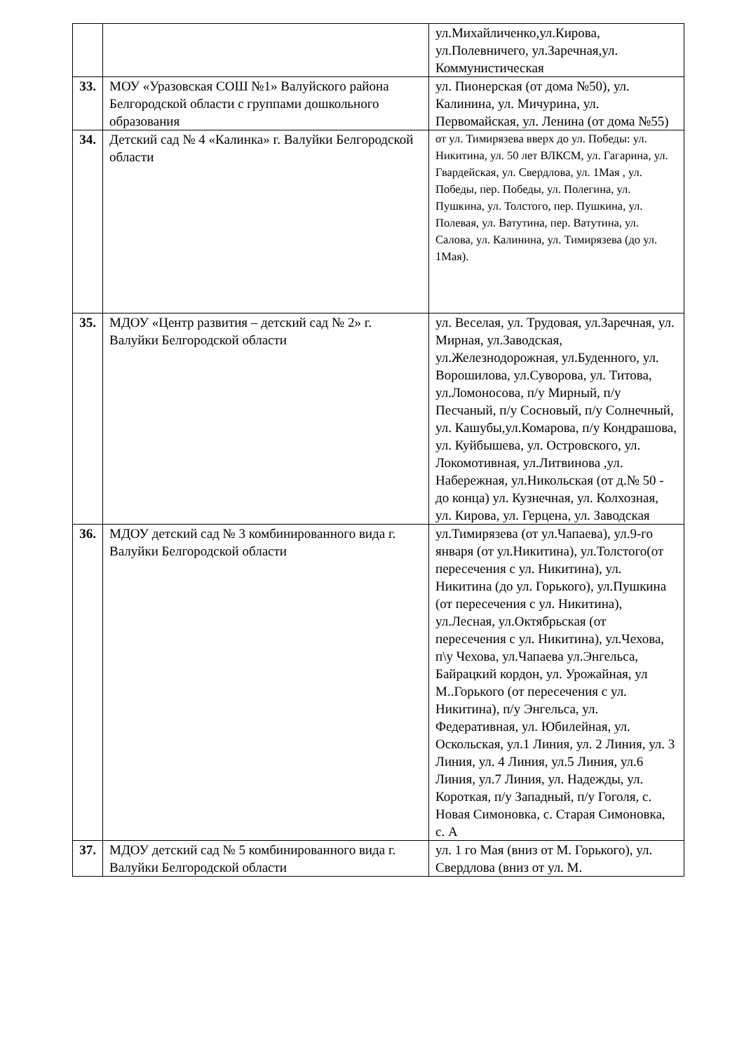| | | ул.Михайличенко,ул.Кирова, ул.Полевничего, ул.Заречная,ул. Коммунистическая |
| 33. | МОУ «Уразовская СОШ №1» Валуйского района Белгородской области с группами дошкольного образования | ул. Пионерская (от дома №50), ул. Калинина, ул. Мичурина, ул. Первомайская, ул. Ленина (от дома №55) |
| 34. | Детский сад № 4 «Калинка» г. Валуйки Белгородской области | от ул. Тимирязева вверх до ул. Победы: ул. Никитина, ул. 50 лет ВЛКСМ, ул. Гагарина, ул. Гвардейская, ул. Свердлова, ул. 1Мая , ул. Победы, пер. Победы, ул. Полегина, ул. Пушкина, ул. Толстого, пер. Пушкина, ул. Полевая, ул. Ватутина, пер. Ватутина, ул. Салова, ул. Калинина, ул. Тимирязева (до ул. 1Мая). |
| 35. | МДОУ «Центр развития – детский сад № 2» г. Валуйки Белгородской области | ул. Веселая, ул. Трудовая, ул.Заречная, ул. Мирная, ул.Заводская, ул.Железнодорожная, ул.Буденного, ул. Ворошилова, ул.Суворова, ул. Титова, ул.Ломоносова, п/у Мирный, п/у Песчаный, п/у Сосновый, п/у Солнечный, ул. Кашубы,ул.Комарова, п/у Кондрашова, ул. Куйбышева, ул. Островского, ул. Локомотивная, ул.Литвинова ,ул. Набережная, ул.Никольская (от д.№ 50 - до конца) ул. Кузнечная, ул. Колхозная, ул. Кирова, ул. Герцена, ул. Заводская |
| 36. | МДОУ детский сад № 3 комбинированного вида г. Валуйки Белгородской области | ул.Тимирязева (от ул.Чапаева), ул.9-го января (от ул.Никитина), ул.Толстого(от пересечения с ул. Никитина), ул. Никитина (до ул. Горького), ул.Пушкина (от пересечения с ул. Никитина), ул.Лесная, ул.Октябрьская (от пересечения с ул. Никитина), ул.Чехова, п\у Чехова, ул.Чапаева ул.Энгельса, Байрацкий кордон, ул. Урожайная, ул М..Горького (от пересечения с ул. Никитина), п/у Энгельса, ул. Федеративная, ул. Юбилейная, ул. Оскольская, ул.1 Линия, ул. 2 Линия, ул. 3 Линия, ул. 4 Линия, ул.5 Линия, ул.6 Линия, ул.7 Линия, ул. Надежды, ул. Короткая, п/у Западный, п/у Гоголя, с. Новая Симоновка, с. Старая Симоновка, с. А |
| 37. | МДОУ детский сад № 5 комбинированного вида г. Валуйки Белгородской области | ул. 1 го Мая (вниз от М. Горького), ул. Свердлова (вниз от ул. М. |